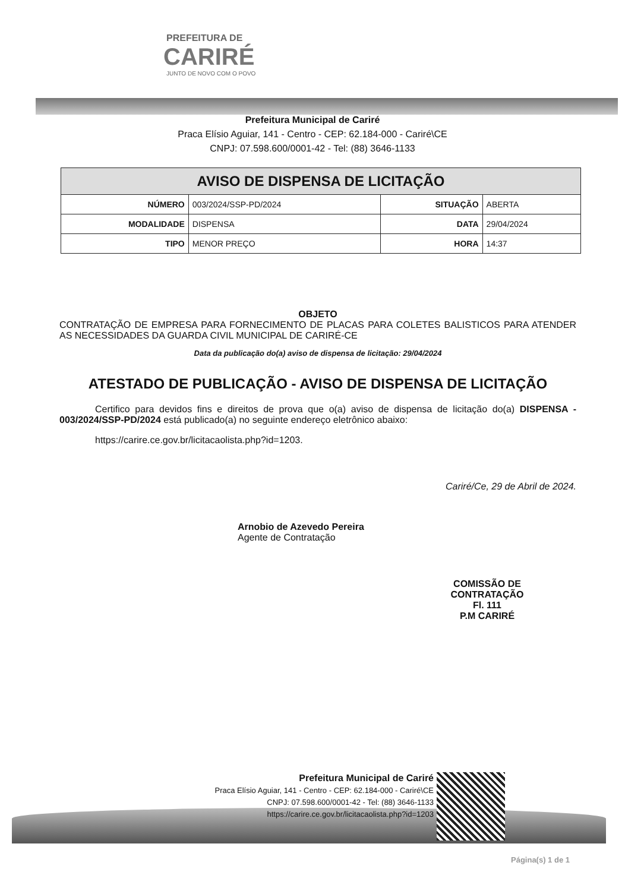PREFEITURA DE
CARIRÉ
JUNTO DE NOVO COM O POVO
Prefeitura Municipal de Cariré
Praca Elísio Aguiar, 141 - Centro - CEP: 62.184-000 - Cariré\CE
CNPJ: 07.598.600/0001-42 - Tel: (88) 3646-1133
| AVISO DE DISPENSA DE LICITAÇÃO | | | |
| NÚMERO | 003/2024/SSP-PD/2024 | SITUAÇÃO | ABERTA |
| MODALIDADE | DISPENSA | DATA | 29/04/2024 |
| TIPO | MENOR PREÇO | HORA | 14:37 |
OBJETO
CONTRATAÇÃO DE EMPRESA PARA FORNECIMENTO DE PLACAS PARA COLETES BALISTICOS PARA ATENDER AS NECESSIDADES DA GUARDA CIVIL MUNICIPAL DE CARIRÉ-CE
Data da publicação do(a) aviso de dispensa de licitação: 29/04/2024
ATESTADO DE PUBLICAÇÃO - AVISO DE DISPENSA DE LICITAÇÃO
Certifico para devidos fins e direitos de prova que o(a) aviso de dispensa de licitação do(a) DISPENSA - 003/2024/SSP-PD/2024 está publicado(a) no seguinte endereço eletrônico abaixo:
https://carire.ce.gov.br/licitacaolista.php?id=1203.
Cariré/Ce, 29 de Abril de 2024.
Arnobio de Azevedo Pereira
Agente de Contratação
COMISSÃO DE CONTRATAÇÃO
Fl. 111
P.M CARIRÉ
Prefeitura Municipal de Cariré
Praca Elísio Aguiar, 141 - Centro - CEP: 62.184-000 - Cariré\CE
CNPJ: 07.598.600/0001-42 - Tel: (88) 3646-1133
https://carire.ce.gov.br/licitacaolista.php?id=1203
Página(s) 1 de 1